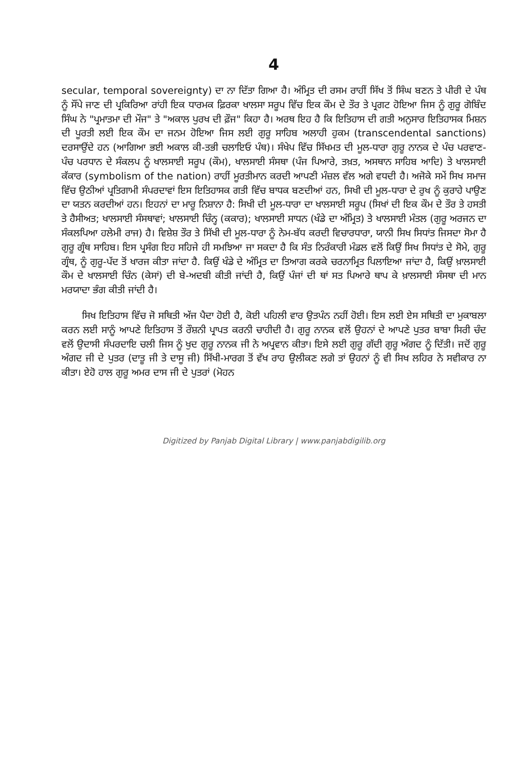4
secular, temporal sovereignty) ਦਾ ਨਾ ਦਿੱਤਾ ਗਿਆ ਹੈ। ਅੰਮ੍ਰਿਤ ਦੀ ਰਸਮ ਰਾਹੀਂ ਸਿੱਖ ਤੋਂ ਸਿੰਘ ਬਣਨ ਤੇ ਪੀਰੀ ਦੇ ਪੰਥ ਨੂੰ ਸੌਂਪੇ ਜਾਣ ਦੀ ਪ੍ਰਕਿਰਿਆ ਰਾਂਹੀ ਇਕ ਧਾਰਮਕ ਫ਼ਿਰਕਾ ਖਾਲਸਾ ਸਰੂਪ ਵਿੱਚ ਇਕ ਕੌਮ ਦੇ ਤੌਰ ਤੇ ਪ੍ਰਗਟ ਹੋਇਆ ਜਿਸ ਨੂੰ ਗੁਰੂ ਗੋਬਿੰਦ ਸਿੰਘ ਨੇ "ਪ੍ਰਮਾਤਮਾ ਦੀ ਮੌਜ" ਤੇ "ਅਕਾਲ ਪੁਰਖ ਦੀ ਫ਼ੌਜ" ਕਿਹਾ ਹੈ। ਅਰਥ ਇਹ ਹੈ ਕਿ ਇਤਿਹਾਸ ਦੀ ਗਤੀ ਅਨੁਸਾਰ ਇਤਿਹਾਸਕ ਮਿਸ਼ਨ ਦੀ ਪੂਰਤੀ ਲਈ ਇਕ ਕੌਮ ਦਾ ਜਨਮ ਹੋਇਆ ਜਿਸ ਲਈ ਗੁਰੂ ਸਾਹਿਬ ਅਲਾਹੀ ਹੁਕਮ (transcendental sanctions) ਦਰਸਾਉਂਦੇ ਹਨ (ਆਗਿਆ ਭਈ ਅਕਾਲ ਕੀ-ਤਭੀ ਚਲਾਇਓ ਪੰਥ)। ਸੰਖੇਪ ਵਿੱਚ ਸਿੱਖਮਤ ਦੀ ਮੂਲ-ਧਾਰਾ ਗੁਰੂ ਨਾਨਕ ਦੇ ਪੰਚ ਪਰਵਾਣ-ਪੰਚ ਪਰਧਾਨ ਦੇ ਸੰਕਲਪ ਨੂੰ ਖਾਲਸਾਈ ਸਰੂਪ (ਕੌਮ), ਖਾਲਸਾਈ ਸੰਸਥਾ (ਪੰਜ ਪਿਆਰੇ, ਤਖ਼ਤ, ਅਸਥਾਨ ਸਾਹਿਬ ਆਦਿ) ਤੇ ਖਾਲਸਾਈ ਕੱਕਾਰ (symbolism of the nation) ਰਾਹੀਂ ਮੂਰਤੀਮਾਨ ਕਰਦੀ ਆਪਣੀ ਮੰਜ਼ਲ ਵੱਲ ਅਗੇ ਵਧਦੀ ਹੈ। ਅਜੋਕੇ ਸਮੇਂ ਸਿਖ ਸਮਾਜ ਵਿੱਚ ਉਠੀਆਂ ਪ੍ਰਤਿਗਾਮੀ ਸੰਪਰਦਾਵਾਂ ਇਸ ਇਤਿਹਾਸਕ ਗਤੀ ਵਿੱਚ ਬਾਧਕ ਬਣਦੀਆਂ ਹਨ, ਸਿਖੀ ਦੀ ਮੂਲ-ਧਾਰਾ ਦੇ ਰੁਖ ਨੂੰ ਕੁਰਾਹੇ ਪਾਉਣ ਦਾ ਯਤਨ ਕਰਦੀਆਂ ਹਨ। ਇਹਨਾਂ ਦਾ ਮਾਰੂ ਨਿਸ਼ਾਨਾ ਹੈ: ਸਿਖੀ ਦੀ ਮੂਲ-ਧਾਰਾ ਦਾ ਖਾਲਸਾਈ ਸਰੂਪ (ਸਿਖਾਂ ਦੀ ਇਕ ਕੌਮ ਦੇ ਤੌਰ ਤੇ ਹਸਤੀ ਤੇ ਹੈਸੀਅਤ; ਖਾਲਸਾਈ ਸੰਸਥਾਵਾਂ; ਖਾਲਸਾਈ ਚਿੰਨ੍ਹ (ਕਕਾਰ); ਖਾਲਸਾਈ ਸਾਧਨ (ਖੰਡੇ ਦਾ ਅੰਮ੍ਰਿਤ) ਤੇ ਖਾਲਸਾਈ ਮੰਤਲ (ਗੁਰੂ ਅਰਜਨ ਦਾ ਸੰਕਲਪਿਆ ਹਲੇਮੀ ਰਾਜ) ਹੈ। ਵਿਸ਼ੇਸ਼ ਤੌਰ ਤੇ ਸਿੱਖੀ ਦੀ ਮੂਲ-ਧਾਰਾ ਨੂੰ ਨੇਮ-ਬੱਧ ਕਰਦੀ ਵਿਚਾਰਧਾਰਾ, ਯਾਨੀ ਸਿਖ ਸਿਧਾਂਤ ਜਿਸਦਾ ਸੋਮਾ ਹੈ ਗੁਰੂ ਗ੍ਰੰਥ ਸਾਹਿਬ। ਇਸ ਪ੍ਰਸੰਗ ਇਹ ਸਹਿਜੇ ਹੀ ਸਮਝਿਆ ਜਾ ਸਕਦਾ ਹੈ ਕਿ ਸੰਤ ਨਿਰੰਕਾਰੀ ਮੰਡਲ ਵਲੋਂ ਕਿਉਂ ਸਿਖ ਸਿਧਾਂਤ ਦੇ ਸੋਮੇ, ਗੁਰੂ ਗ੍ਰੰਥ, ਨੂੰ ਗੁਰੂ-ਪੱਦ ਤੋਂ ਖਾਰਜ ਕੀਤਾ ਜਾਂਦਾ ਹੈ. ਕਿਉਂ ਖੰਡੇ ਦੇ ਅੰਮ੍ਰਿਤ ਦਾ ਤਿਆਗ ਕਰਕੇ ਚਰਨਾਮ੍ਰਿਤ ਪਿਲਾਇਆ ਜਾਂਦਾ ਹੈ, ਕਿਉਂ ਖ਼ਾਲਸਾਈ ਕੌਮ ਦੇ ਖਾਲਸਾਈ ਚਿੰਨ (ਕੇਸਾਂ) ਦੀ ਬੇ-ਅਦਬੀ ਕੀਤੀ ਜਾਂਦੀ ਹੈ, ਕਿਉਂ ਪੰਜਾਂ ਦੀ ਥਾਂ ਸਤ ਪਿਆਰੇ ਥਾਪ ਕੇ ਖ਼ਾਲਸਾਈ ਸੰਸਥਾ ਦੀ ਮਾਨ ਮਰਯਾਦਾ ਭੰਗ ਕੀਤੀ ਜਾਂਦੀ ਹੈ।
ਸਿਖ ਇਤਿਹਾਸ ਵਿੱਚ ਜੋ ਸਥਿਤੀ ਅੱਜ ਪੈਦਾ ਹੋਈ ਹੈ, ਕੋਈ ਪਹਿਲੀ ਵਾਰ ਉਤਪੰਨ ਨਹੀਂ ਹੋਈ। ਇਸ ਲਈ ਏਸ ਸਥਿਤੀ ਦਾ ਮੁਕਾਬਲਾ ਕਰਨ ਲਈ ਸਾਨੂੰ ਆਪਣੇ ਇਤਿਹਾਸ ਤੋਂ ਰੌਸ਼ਨੀ ਪ੍ਰਾਪਤ ਕਰਨੀ ਚਾਹੀਦੀ ਹੈ। ਗੁਰੂ ਨਾਨਕ ਵਲੋਂ ਉਹਨਾਂ ਦੇ ਆਪਣੇ ਪੁਤਰ ਬਾਬਾ ਸਿਰੀ ਚੰਦ ਵਲੋਂ ਉਦਾਸੀ ਸੰਪਰਦਾਇ ਚਲੀ ਜਿਸ ਨੂੰ ਖੁਦ ਗੁਰੂ ਨਾਨਕ ਜੀ ਨੇ ਅਪ੍ਰਵਾਨ ਕੀਤਾ। ਇਸੇ ਲਈ ਗੁਰੂ ਗੱਦੀ ਗੁਰੂ ਅੰਗਦ ਨੂੰ ਦਿੱਤੀ। ਜਦੋਂ ਗੁਰੂ ਅੰਗਦ ਜੀ ਦੇ ਪੁਤਰ (ਦਾਤੂ ਜੀ ਤੇ ਦਾਸੂ ਜੀ) ਸਿੱਖੀ-ਮਾਰਗ ਤੋਂ ਵੱਖ ਰਾਹ ਉਲੀਕਣ ਲਗੇ ਤਾਂ ਉਹਨਾਂ ਨੂੰ ਵੀ ਸਿਖ ਲਹਿਰ ਨੇ ਸਵੀਕਾਰ ਨਾ ਕੀਤਾ। ਏਹੋ ਹਾਲ ਗੁਰੂ ਅਮਰ ਦਾਸ ਜੀ ਦੇ ਪੁਤਰਾਂ (ਮੋਹਨ
Digitized by Panjab Digital Library | www.panjabdigilib.org